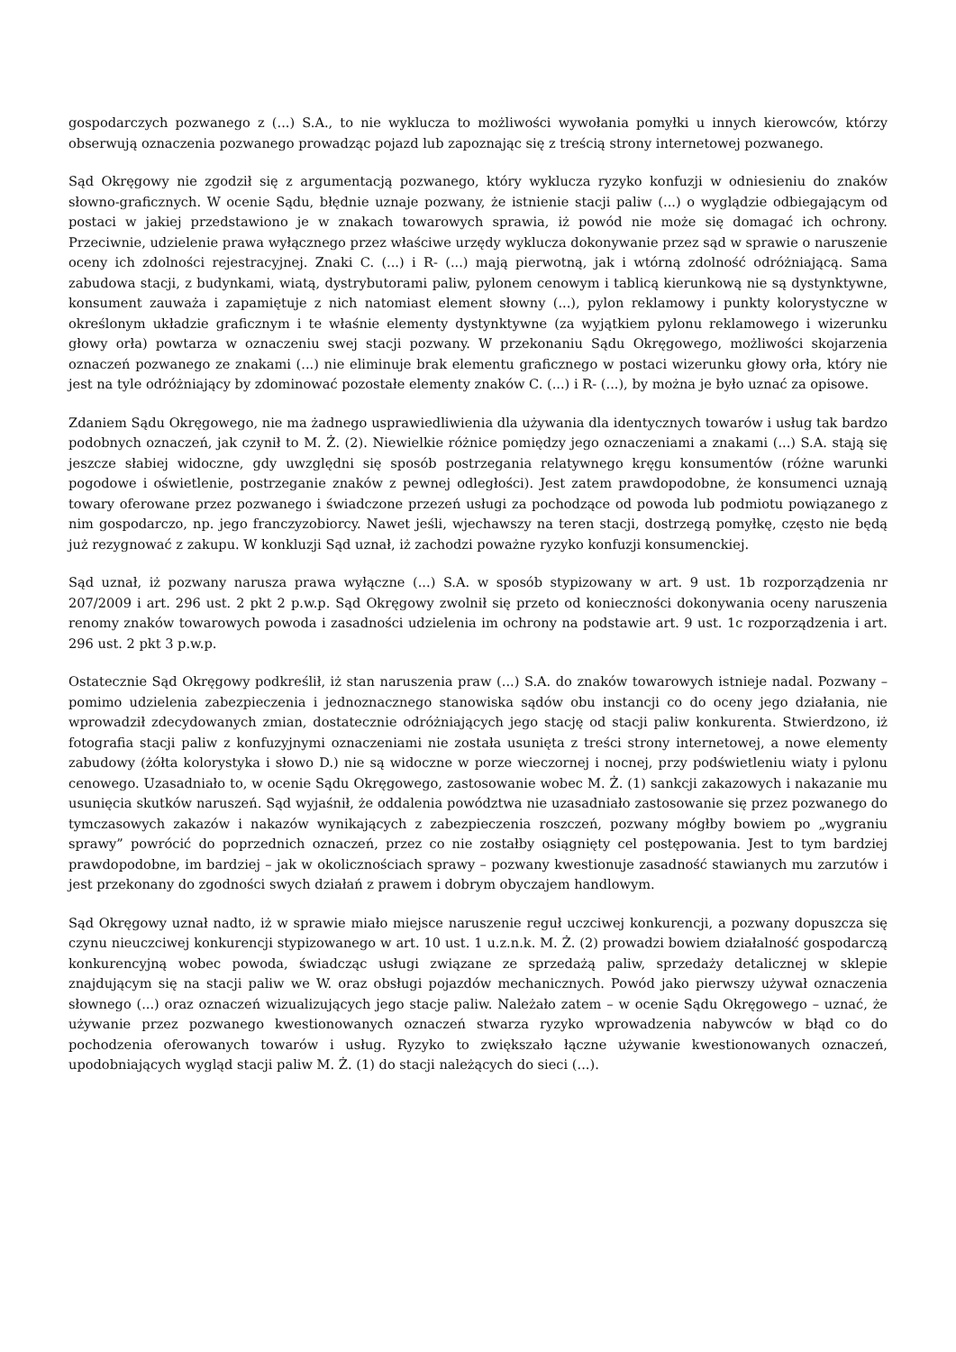gospodarczych pozwanego z (...) S.A., to nie wyklucza to możliwości wywołania pomyłki u innych kierowców, którzy obserwują oznaczenia pozwanego prowadząc pojazd lub zapoznając się z treścią strony internetowej pozwanego.
Sąd Okręgowy nie zgodził się z argumentacją pozwanego, który wyklucza ryzyko konfuzji w odniesieniu do znaków słowno-graficznych. W ocenie Sądu, błędnie uznaje pozwany, że istnienie stacji paliw (...) o wyglądzie odbiegającym od postaci w jakiej przedstawiono je w znakach towarowych sprawia, iż powód nie może się domagać ich ochrony. Przeciwnie, udzielenie prawa wyłącznego przez właściwe urzędy wyklucza dokonywanie przez sąd w sprawie o naruszenie oceny ich zdolności rejestracyjnej. Znaki C. (...) i R- (...) mają pierwotną, jak i wtórną zdolność odróżniającą. Sama zabudowa stacji, z budynkami, wiatą, dystrybutorami paliw, pylonem cenowym i tablicą kierunkową nie są dystynktywne, konsument zauważa i zapamiętuje z nich natomiast element słowny (...), pylon reklamowy i punkty kolorystyczne w określonym układzie graficznym i te właśnie elementy dystynktywne (za wyjątkiem pylonu reklamowego i wizerunku głowy orła) powtarza w oznaczeniu swej stacji pozwany. W przekonaniu Sądu Okręgowego, możliwości skojarzenia oznaczeń pozwanego ze znakami (...) nie eliminuje brak elementu graficznego w postaci wizerunku głowy orła, który nie jest na tyle odróżniający by zdominować pozostałe elementy znaków C. (...) i R- (...), by można je było uznać za opisowe.
Zdaniem Sądu Okręgowego, nie ma żadnego usprawiedliwienia dla używania dla identycznych towarów i usług tak bardzo podobnych oznaczeń, jak czynił to M. Ż. (2). Niewielkie różnice pomiędzy jego oznaczeniami a znakami (...) S.A. stają się jeszcze słabiej widoczne, gdy uwzględni się sposób postrzegania relatywnego kręgu konsumentów (różne warunki pogodowe i oświetlenie, postrzeganie znaków z pewnej odległości). Jest zatem prawdopodobne, że konsumenci uznają towary oferowane przez pozwanego i świadczone przezeń usługi za pochodzące od powoda lub podmiotu powiązanego z nim gospodarczo, np. jego franczyzobiorcy. Nawet jeśli, wjechawszy na teren stacji, dostrzegą pomyłkę, często nie będą już rezygnować z zakupu. W konkluzji Sąd uznał, iż zachodzi poważne ryzyko konfuzji konsumenckiej.
Sąd uznał, iż pozwany narusza prawa wyłączne (...) S.A. w sposób stypizowany w art. 9 ust. 1b rozporządzenia nr 207/2009 i art. 296 ust. 2 pkt 2 p.w.p. Sąd Okręgowy zwolnił się przeto od konieczności dokonywania oceny naruszenia renomy znaków towarowych powoda i zasadności udzielenia im ochrony na podstawie art. 9 ust. 1c rozporządzenia i art. 296 ust. 2 pkt 3 p.w.p.
Ostatecznie Sąd Okręgowy podkreślił, iż stan naruszenia praw (...) S.A. do znaków towarowych istnieje nadal. Pozwany – pomimo udzielenia zabezpieczenia i jednoznacznego stanowiska sądów obu instancji co do oceny jego działania, nie wprowadził zdecydowanych zmian, dostatecznie odróżniających jego stację od stacji paliw konkurenta. Stwierdzono, iż fotografia stacji paliw z konfuzyjnymi oznaczeniami nie została usunięta z treści strony internetowej, a nowe elementy zabudowy (żółta kolorystyka i słowo D.) nie są widoczne w porze wieczornej i nocnej, przy podświetleniu wiaty i pylonu cenowego. Uzasadniało to, w ocenie Sądu Okręgowego, zastosowanie wobec M. Ż. (1) sankcji zakazowych i nakazanie mu usunięcia skutków naruszeń. Sąd wyjaśnił, że oddalenia powództwa nie uzasadniało zastosowanie się przez pozwanego do tymczasowych zakazów i nakazów wynikających z zabezpieczenia roszczeń, pozwany mógłby bowiem po „wygraniu sprawy” powrócić do poprzednich oznaczeń, przez co nie zostałby osiągnięty cel postępowania. Jest to tym bardziej prawdopodobne, im bardziej – jak w okolicznościach sprawy – pozwany kwestionuje zasadność stawianych mu zarzutów i jest przekonany do zgodności swych działań z prawem i dobrym obyczajem handlowym.
Sąd Okręgowy uznał nadto, iż w sprawie miało miejsce naruszenie reguł uczciwej konkurencji, a pozwany dopuszcza się czynu nieuczciwej konkurencji stypizowanego w art. 10 ust. 1 u.z.n.k. M. Ż. (2) prowadzi bowiem działalność gospodarczą konkurencyjną wobec powoda, świadcząc usługi związane ze sprzedażą paliw, sprzedaży detalicznej w sklepie znajdującym się na stacji paliw we W. oraz obsługi pojazdów mechanicznych. Powód jako pierwszy używał oznaczenia słownego (...) oraz oznaczeń wizualizujących jego stacje paliw. Należało zatem – w ocenie Sądu Okręgowego – uznać, że używanie przez pozwanego kwestionowanych oznaczeń stwarza ryzyko wprowadzenia nabywców w błąd co do pochodzenia oferowanych towarów i usług. Ryzyko to zwiększało łączne używanie kwestionowanych oznaczeń, upodobniających wygląd stacji paliw M. Ż. (1) do stacji należących do sieci (...).